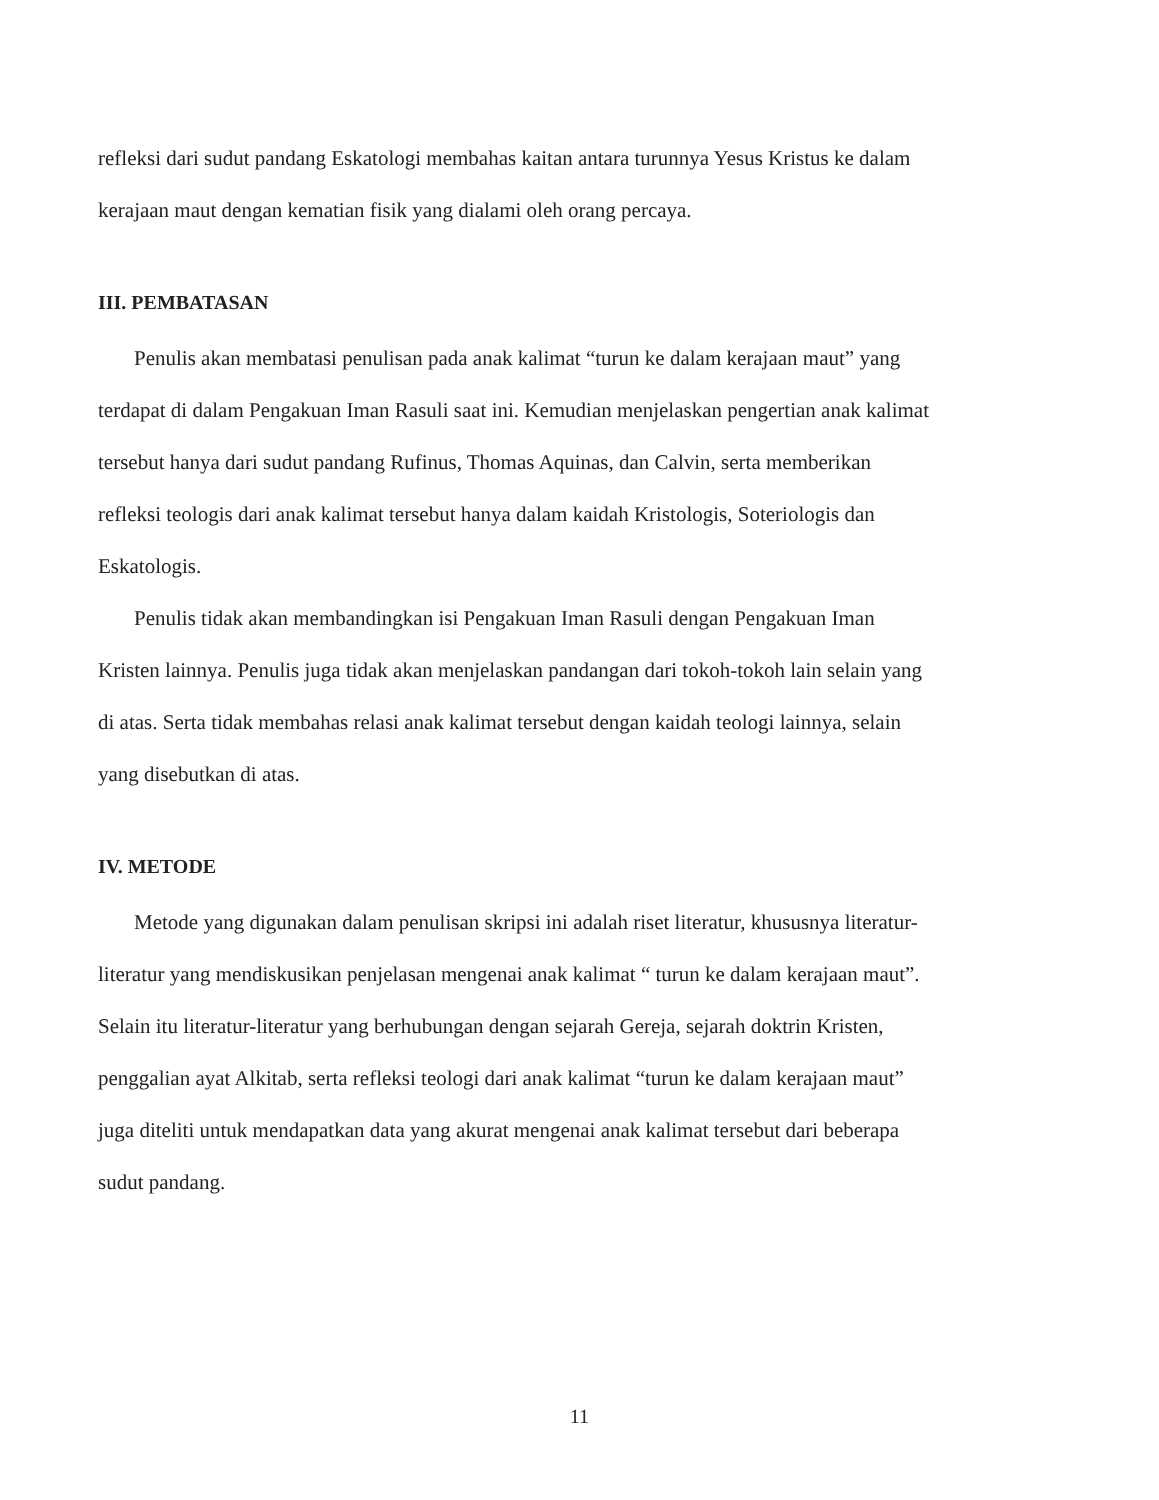refleksi dari sudut pandang Eskatologi membahas kaitan antara turunnya Yesus Kristus ke dalam kerajaan maut dengan kematian fisik yang dialami oleh orang percaya.
III. PEMBATASAN
Penulis akan membatasi penulisan pada anak kalimat “turun ke dalam kerajaan maut” yang terdapat di dalam Pengakuan Iman Rasuli saat ini. Kemudian menjelaskan pengertian anak kalimat tersebut hanya dari sudut pandang Rufinus, Thomas Aquinas, dan Calvin, serta memberikan refleksi teologis dari anak kalimat tersebut hanya dalam kaidah Kristologis, Soteriologis dan Eskatologis.
Penulis tidak akan membandingkan isi Pengakuan Iman Rasuli dengan Pengakuan Iman Kristen lainnya. Penulis juga tidak akan menjelaskan pandangan dari tokoh-tokoh lain selain yang di atas. Serta tidak membahas relasi anak kalimat tersebut dengan kaidah teologi lainnya, selain yang disebutkan di atas.
IV. METODE
Metode yang digunakan dalam penulisan skripsi ini adalah riset literatur, khususnya literatur-literatur yang mendiskusikan penjelasan mengenai anak kalimat “ turun ke dalam kerajaan maut”. Selain itu literatur-literatur yang berhubungan dengan sejarah Gereja, sejarah doktrin Kristen, penggalian ayat Alkitab, serta refleksi teologi dari anak kalimat “turun ke dalam kerajaan maut” juga diteliti untuk mendapatkan data yang akurat mengenai anak kalimat tersebut dari beberapa sudut pandang.
11